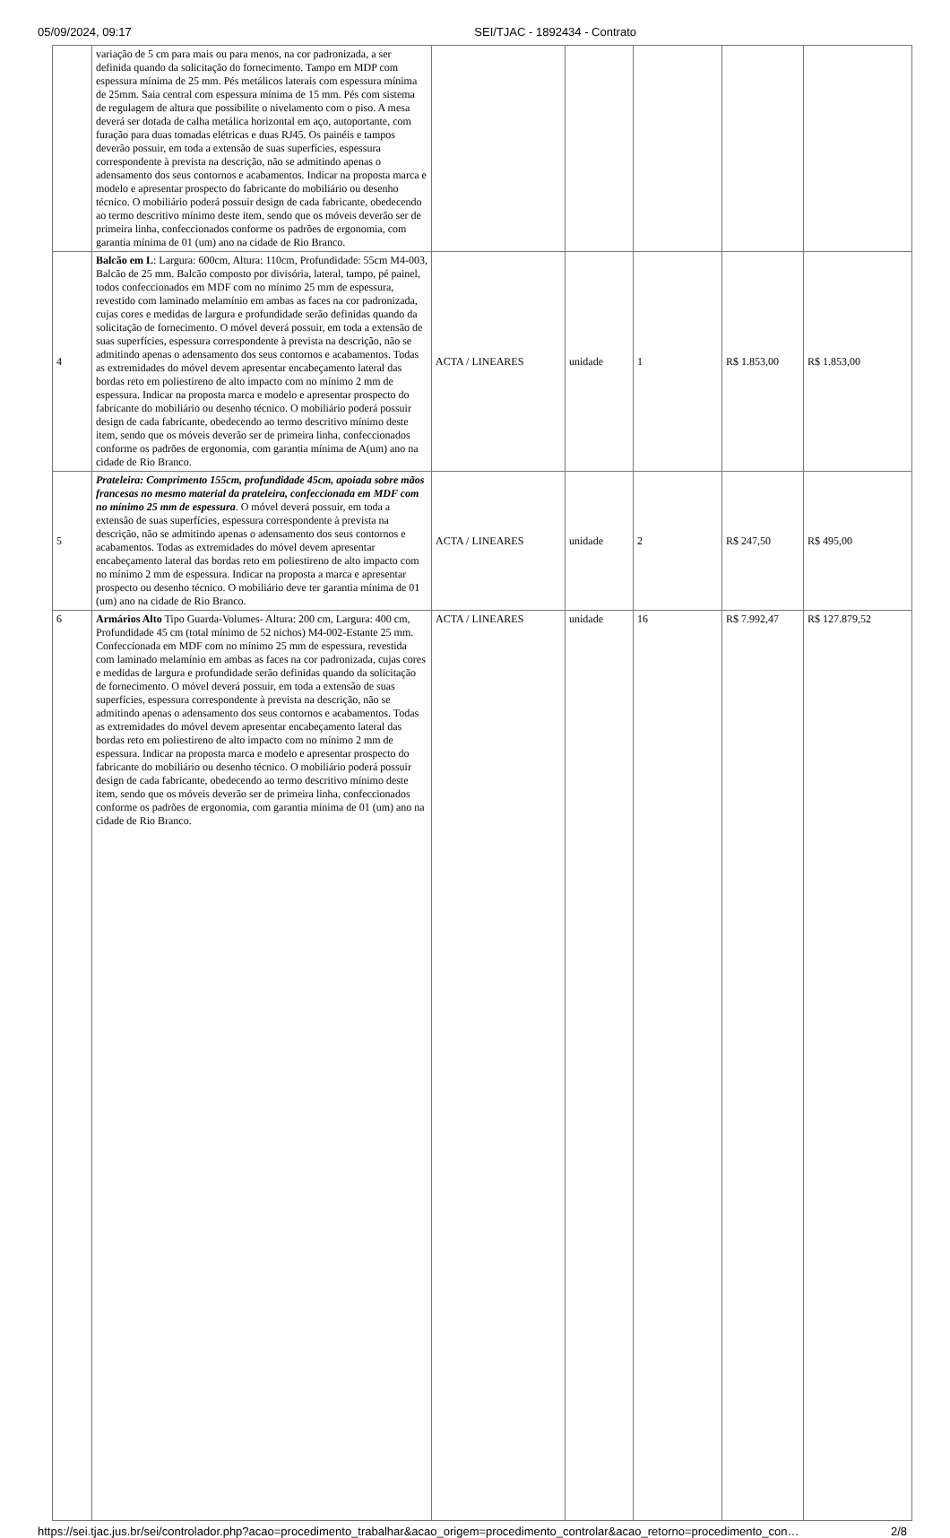05/09/2024, 09:17 SEI/TJAC - 1892434 - Contrato
| | variação de 5 cm para mais ou para menos, na cor padronizada, a ser definida quando da solicitação do fornecimento. Tampo em MDP com espessura mínima de 25 mm. Pés metálicos laterais com espessura mínima de 25mm. Saia central com espessura mínima de 15 mm. Pés com sistema de regulagem de altura que possibilite o nivelamento com o piso. A mesa deverá ser dotada de calha metálica horizontal em aço, autoportante, com furação para duas tomadas elétricas e duas RJ45. Os painéis e tampos deverão possuir, em toda a extensão de suas superfícies, espessura correspondente à prevista na descrição, não se admitindo apenas o adensamento dos seus contornos e acabamentos. Indicar na proposta marca e modelo e apresentar prospecto do fabricante do mobiliário ou desenho técnico. O mobiliário poderá possuir design de cada fabricante, obedecendo ao termo descritivo mínimo deste item, sendo que os móveis deverão ser de primeira linha, confeccionados conforme os padrões de ergonomia, com garantia mínima de 01 (um) ano na cidade de Rio Branco. | | | | | |
| 4 | Balcão em L : Largura: 600cm, Altura: 110cm, Profundidade: 55cm M4-003, Balcão de 25 mm. Balcão composto por divisória, lateral, tampo, pé painel, todos confeccionados em MDF com no mínimo 25 mm de espessura, revestido com laminado melamínio em ambas as faces na cor padronizada, cujas cores e medidas de largura e profundidade serão definidas quando da solicitação de fornecimento. O móvel deverá possuir, em toda a extensão de suas superfícies, espessura correspondente à prevista na descrição, não se admitindo apenas o adensamento dos seus contornos e acabamentos. Todas as extremidades do móvel devem apresentar encabeçamento lateral das bordas reto em poliestireno de alto impacto com no mínimo 2 mm de espessura. Indicar na proposta marca e modelo e apresentar prospecto do fabricante do mobiliário ou desenho técnico. O mobiliário poderá possuir design de cada fabricante, obedecendo ao termo descritivo mínimo deste item, sendo que os móveis deverão ser de primeira linha, confeccionados conforme os padrões de ergonomia, com garantia mínima de A(um) ano na cidade de Rio Branco. | ACTA / LINEARES | unidade | 1 | R$ 1.853,00 | R$ 1.853,00 |
| 5 | Prateleira: Comprimento 155cm, profundidade 45cm, apoiada sobre mãos francesas no mesmo material da prateleira, confeccionada em MDF com no mínimo 25 mm de espessura . O móvel deverá possuir, em toda a extensão de suas superfícies, espessura correspondente à prevista na descrição, não se admitindo apenas o adensamento dos seus contornos e acabamentos. Todas as extremidades do móvel devem apresentar encabeçamento lateral das bordas reto em poliestireno de alto impacto com no mínimo 2 mm de espessura. Indicar na proposta a marca e apresentar prospecto ou desenho técnico. O mobiliário deve ter garantia mínima de 01 (um) ano na cidade de Rio Branco. | ACTA / LINEARES | unidade | 2 | R$ 247,50 | R$ 495,00 |
| 6 | Armários Alto Tipo Guarda-Volumes- Altura: 200 cm, Largura: 400 cm, Profundidade 45 cm (total mínimo de 52 nichos) M4-002-Estante 25 mm. Confeccionada em MDF com no mínimo 25 mm de espessura, revestida com laminado melamínio em ambas as faces na cor padronizada, cujas cores e medidas de largura e profundidade serão definidas quando da solicitação de fornecimento. O móvel deverá possuir, em toda a extensão de suas superfícies, espessura correspondente à prevista na descrição, não se admitindo apenas o adensamento dos seus contornos e acabamentos. Todas as extremidades do móvel devem apresentar encabeçamento lateral das bordas reto em poliestireno de alto impacto com no mínimo 2 mm de espessura. Indicar na proposta marca e modelo e apresentar prospecto do fabricante do mobiliário ou desenho técnico. O mobiliário poderá possuir design de cada fabricante, obedecendo ao termo descritivo mínimo deste item, sendo que os móveis deverão ser de primeira linha, confeccionados conforme os padrões de ergonomia, com garantia mínima de 01 (um) ano na cidade de Rio Branco. | ACTA / LINEARES | unidade | 16 | R$ 7.992,47 | R$ 127.879,52 |
https://sei.tjac.jus.br/sei/controlador.php?acao=procedimento_trabalhar&acao_origem=procedimento_controlar&acao_retorno=procedimento_con… 2/8